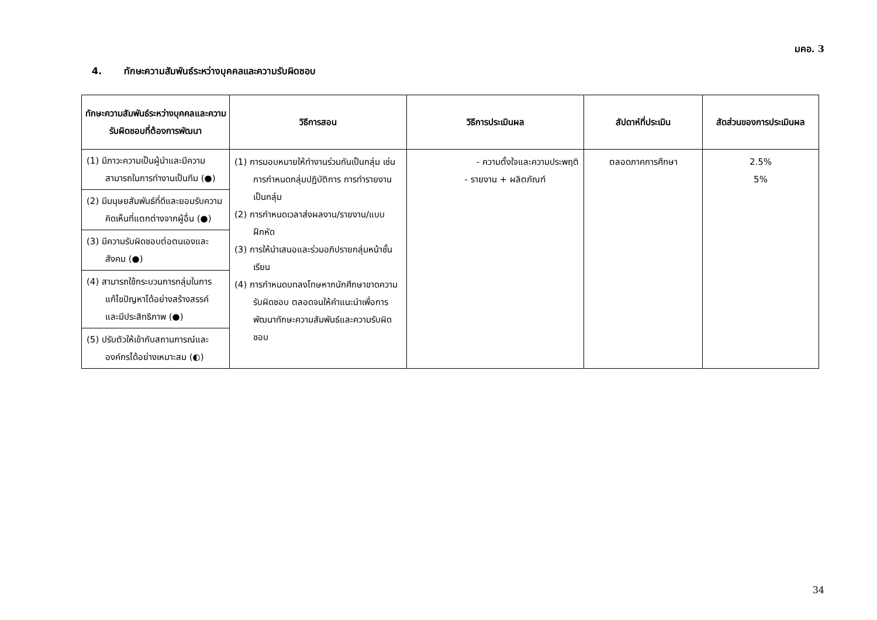มคอ. 3
4. ทักษะความสัมพันธ์ระหว่างบุคคลและความรับผิดชอบ
| ทักษะความสัมพันธ์ระหว่างบุคคลและความรับผิดชอบที่ต้องการพัฒนา | วิธีการสอน | วิธีการประเมินผล | สัปดาห์ที่ประเมิน | สัดส่วนของการประเมินผล |
| --- | --- | --- | --- | --- |
| (1) มีภาวะความเป็นผู้นำและมีความสามารถในการทำงานเป็นทีม (●) (2) มีมนุษยสัมพันธ์ที่ดีและยอมรับความคิดเห็นที่แตกต่างจากผู้อื่น (●) (3) มีความรับผิดชอบต่อตนเองและสังคม (●) (4) สามารถใช้กระบวนการกลุ่มในการแก้ไขปัญหาได้อย่างสร้างสรรค์ และมีประสิทธิภาพ (●) (5) ปรับตัวให้เข้ากับสถานการณ์และองค์กรได้อย่างเหมาะสม (◐) | (1) การมอบหมายให้ทำงานร่วมกันเป็นกลุ่ม เช่นการกำหนดกลุ่มปฏิบัติการ การทำรายงานเป็นกลุ่ม (2) การกำหนดเวลาส่งผลงาน/รายงาน/แบบฝึกหัด (3) การให้นำเสนอและร่วมอภิปรายกลุ่มหน้าชั้นเรียน (4) การกำหนดบทลงโทษหากนักศึกษาขาดความรับผิดชอบ ตลอดจนให้คำแนะนำเพื่อการพัฒนาทักษะความสัมพันธ์และความรับผิดชอบ | - ความตั้งใจและความประพฤติ - รายงาน + ผลิตภัณฑ์ | ตลอดภาคการศึกษา | 2.5% 5% |
34